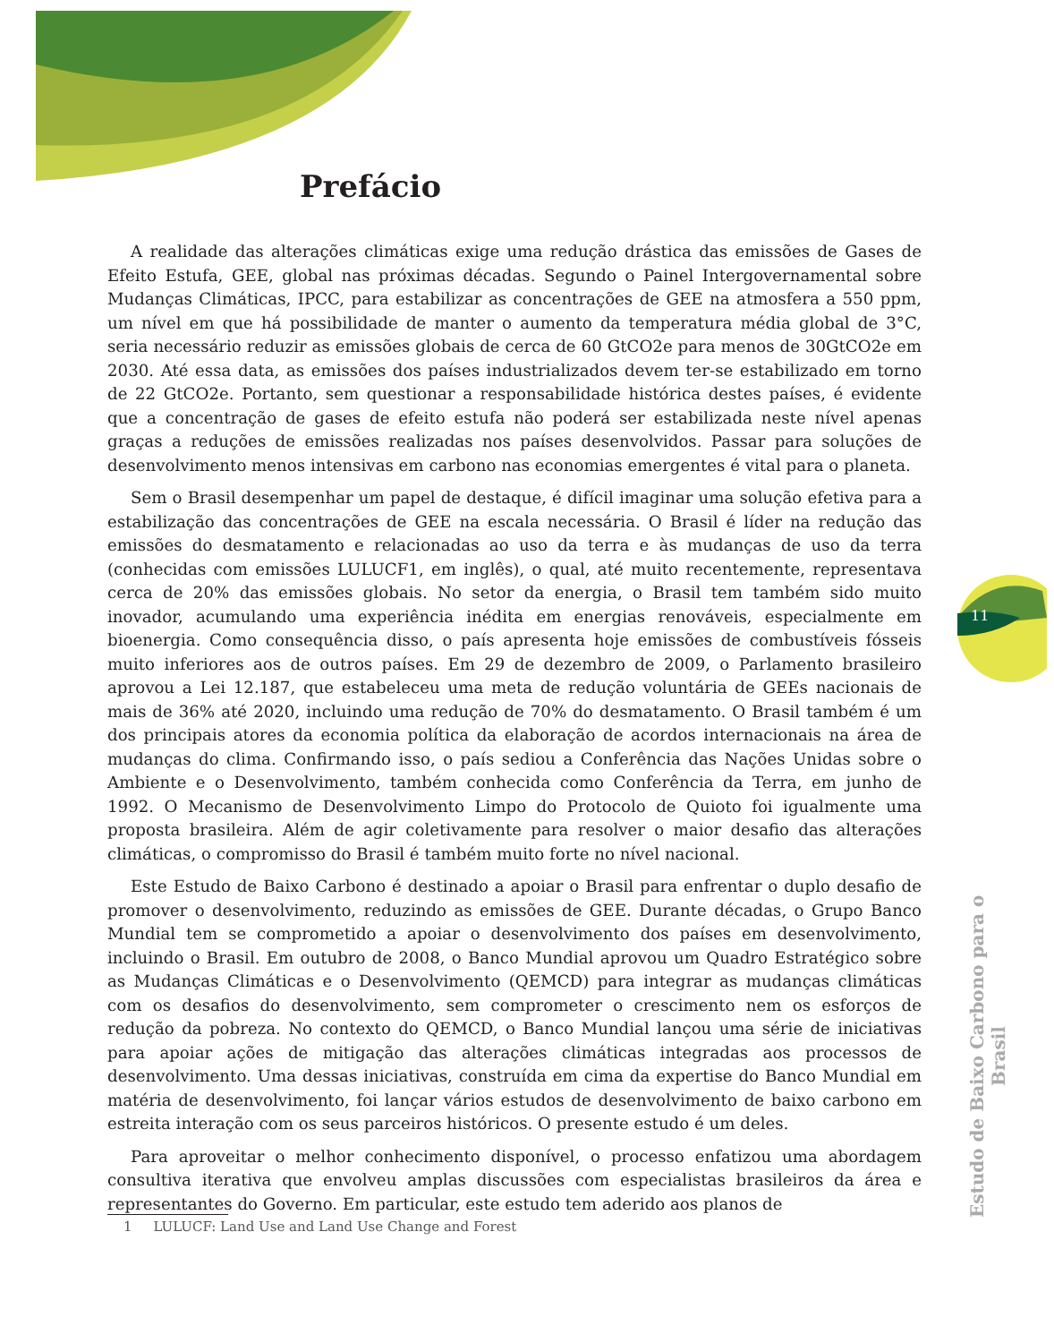11
Prefácio
A realidade das alterações climáticas exige uma redução drástica das emissões de Gases de Efeito Estufa, GEE, global nas próximas décadas. Segundo o Painel Intergovernamental sobre Mudanças Climáticas, IPCC, para estabilizar as concentrações de GEE na atmosfera a 550 ppm, um nível em que há possibilidade de manter o aumento da temperatura média global de 3°C, seria necessário reduzir as emissões globais de cerca de 60 GtCO2e para menos de 30GtCO2e em 2030. Até essa data, as emissões dos países industrializados devem ter-se estabilizado em torno de 22 GtCO2e. Portanto, sem questionar a responsabilidade histórica destes países, é evidente que a concentração de gases de efeito estufa não poderá ser estabilizada neste nível apenas graças a reduções de emissões realizadas nos países desenvolvidos. Passar para soluções de desenvolvimento menos intensivas em carbono nas economias emergentes é vital para o planeta.
Sem o Brasil desempenhar um papel de destaque, é difícil imaginar uma solução efetiva para a estabilização das concentrações de GEE na escala necessária. O Brasil é líder na redução das emissões do desmatamento e relacionadas ao uso da terra e às mudanças de uso da terra (conhecidas com emissões LULUCF1, em inglês), o qual, até muito recentemente, representava cerca de 20% das emissões globais. No setor da energia, o Brasil tem também sido muito inovador, acumulando uma experiência inédita em energias renováveis, especialmente em bioenergia. Como consequência disso, o país apresenta hoje emissões de combustíveis fósseis muito inferiores aos de outros países. Em 29 de dezembro de 2009, o Parlamento brasileiro aprovou a Lei 12.187, que estabeleceu uma meta de redução voluntária de GEEs nacionais de mais de 36% até 2020, incluindo uma redução de 70% do desmatamento. O Brasil também é um dos principais atores da economia política da elaboração de acordos internacionais na área de mudanças do clima. Confirmando isso, o país sediou a Conferência das Nações Unidas sobre o Ambiente e o Desenvolvimento, também conhecida como Conferência da Terra, em junho de 1992. O Mecanismo de Desenvolvimento Limpo do Protocolo de Quioto foi igualmente uma proposta brasileira. Além de agir coletivamente para resolver o maior desafio das alterações climáticas, o compromisso do Brasil é também muito forte no nível nacional.
Este Estudo de Baixo Carbono é destinado a apoiar o Brasil para enfrentar o duplo desafio de promover o desenvolvimento, reduzindo as emissões de GEE. Durante décadas, o Grupo Banco Mundial tem se comprometido a apoiar o desenvolvimento dos países em desenvolvimento, incluindo o Brasil. Em outubro de 2008, o Banco Mundial aprovou um Quadro Estratégico sobre as Mudanças Climáticas e o Desenvolvimento (QEMCD) para integrar as mudanças climáticas com os desafios do desenvolvimento, sem comprometer o crescimento nem os esforços de redução da pobreza. No contexto do QEMCD, o Banco Mundial lançou uma série de iniciativas para apoiar ações de mitigação das alterações climáticas integradas aos processos de desenvolvimento. Uma dessas iniciativas, construída em cima da expertise do Banco Mundial em matéria de desenvolvimento, foi lançar vários estudos de desenvolvimento de baixo carbono em estreita interação com os seus parceiros históricos. O presente estudo é um deles.
Para aproveitar o melhor conhecimento disponível, o processo enfatizou uma abordagem consultiva iterativa que envolveu amplas discussões com especialistas brasileiros da área e representantes do Governo. Em particular, este estudo tem aderido aos planos de
1 LULUCF: Land Use and Land Use Change and Forest
Estudo de Baixo Carbono para o Brasil